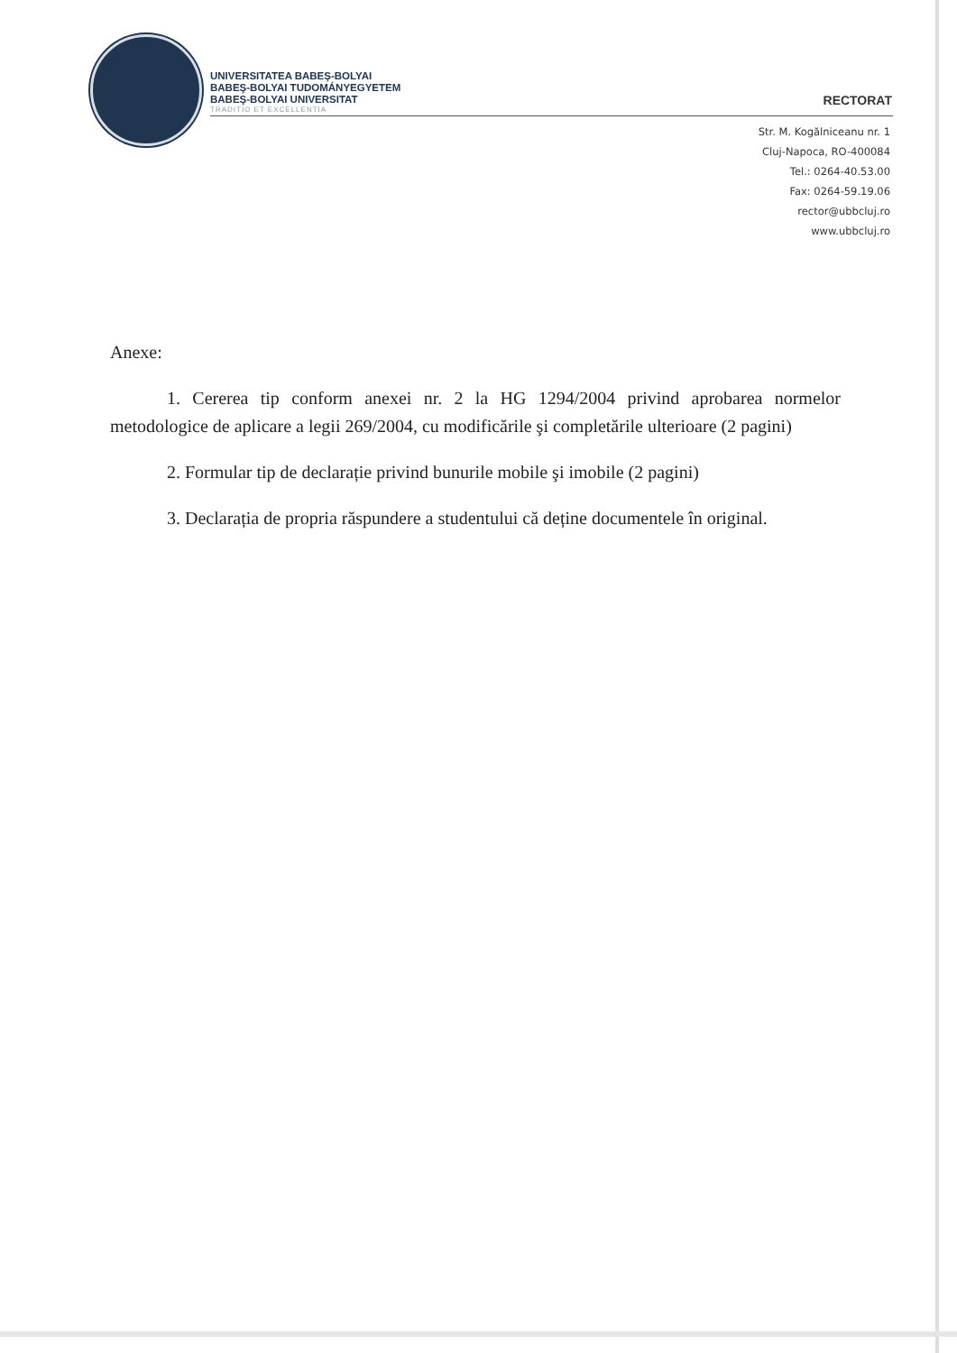UNIVERSITATEA BABEŞ-BOLYAI
BABEŞ-BOLYAI TUDOMÁNYEGYETEM
BABEŞ-BOLYAI UNIVERSITAT
TRADITIO ET EXCELLENTIA
RECTORAT
Str. M. Kogălniceanu nr. 1
Cluj-Napoca, RO-400084
Tel.: 0264-40.53.00
Fax: 0264-59.19.06
rector@ubbcluj.ro
www.ubbcluj.ro
Anexe:
1. Cererea tip conform anexei nr. 2 la HG 1294/2004 privind aprobarea normelor metodologice de aplicare a legii 269/2004, cu modificările şi completările ulterioare (2 pagini)
2. Formular tip de declarație privind bunurile mobile şi imobile (2 pagini)
3. Declarația de propria răspundere a studentului că deține documentele în original.